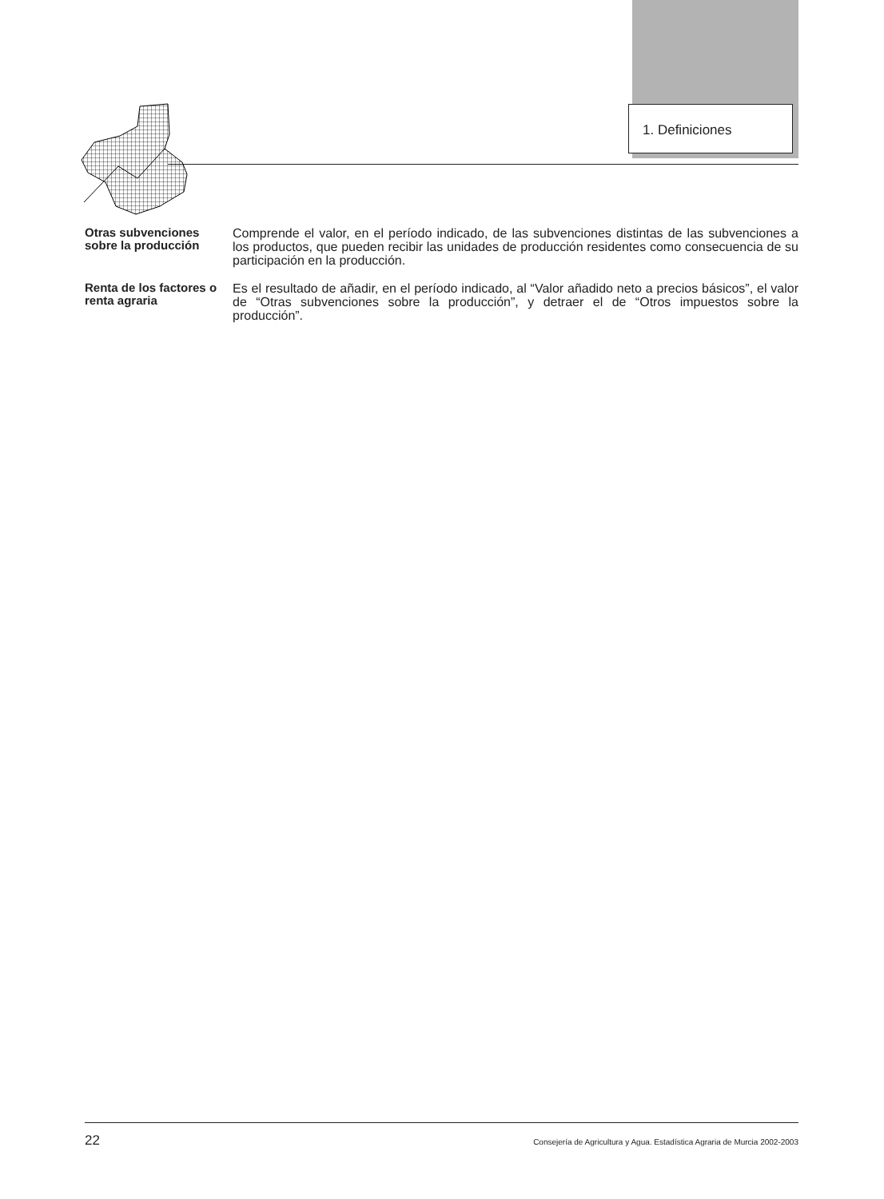1. Definiciones
Otras subvenciones sobre la producción
Comprende el valor, en el período indicado, de las subvenciones distintas de las subvenciones a los productos, que pueden recibir las unidades de producción residentes como consecuencia de su participación en la producción.
Renta de los factores o renta agraria
Es el resultado de añadir, en el período indicado, al “Valor añadido neto a precios básicos”, el valor de “Otras subvenciones sobre la producción”, y detraer el de “Otros impuestos sobre la producción”.
22 Consejería de Agricultura y Agua. Estadística Agraria de Murcia 2002-2003